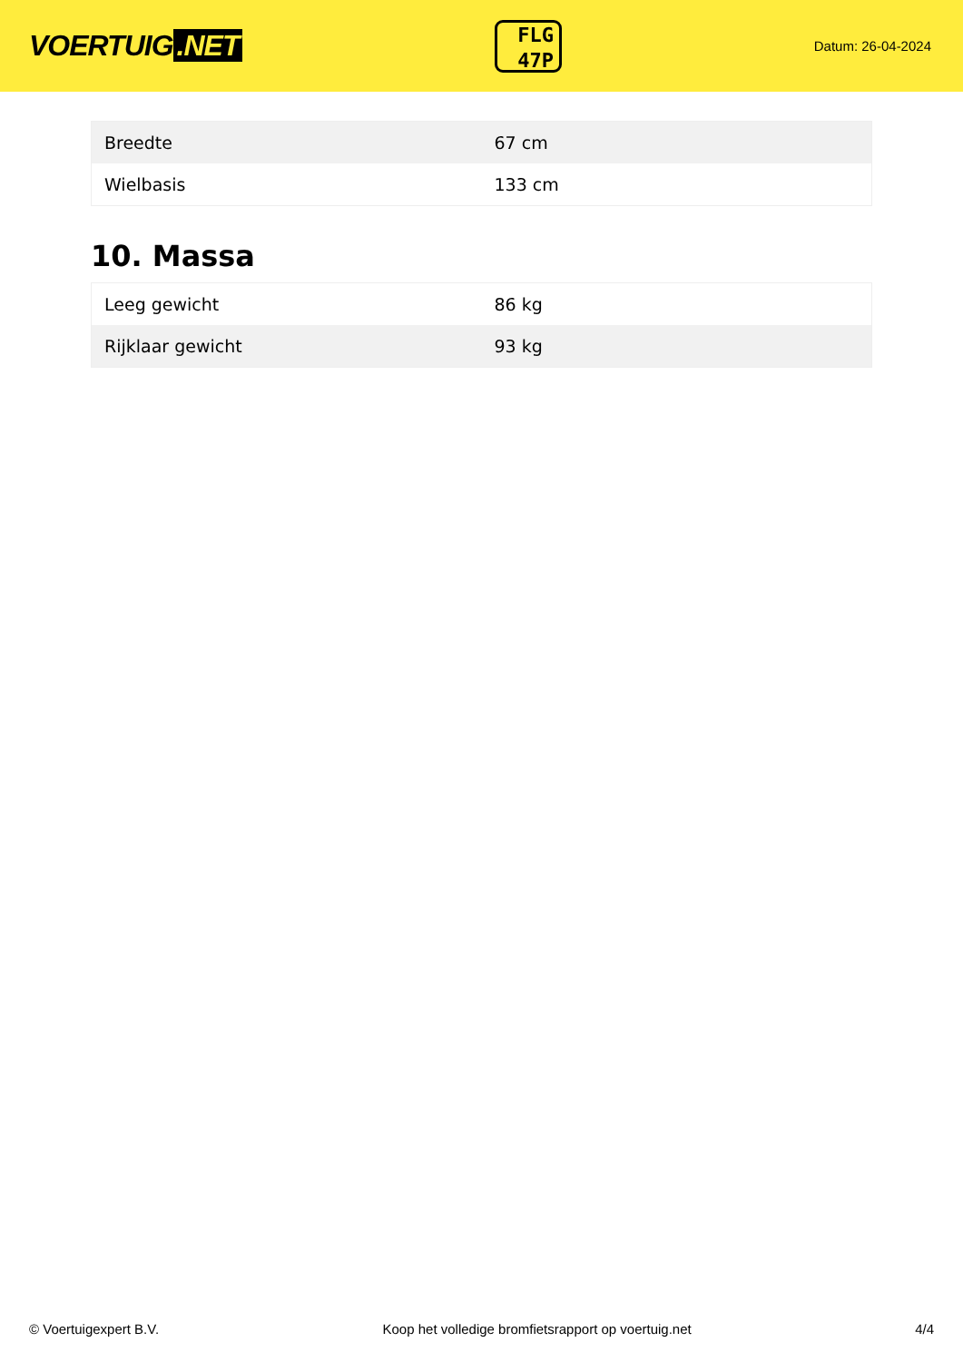VOERTUIG.NET
FLG
47P
Datum: 26-04-2024
| Breedte | 67 cm |
| Wielbasis | 133 cm |
10. Massa
| Leeg gewicht | 86 kg |
| Rijklaar gewicht | 93 kg |
© Voertuigexpert B.V. Koop het volledige bromfietsrapport op voertuig.net 4/4